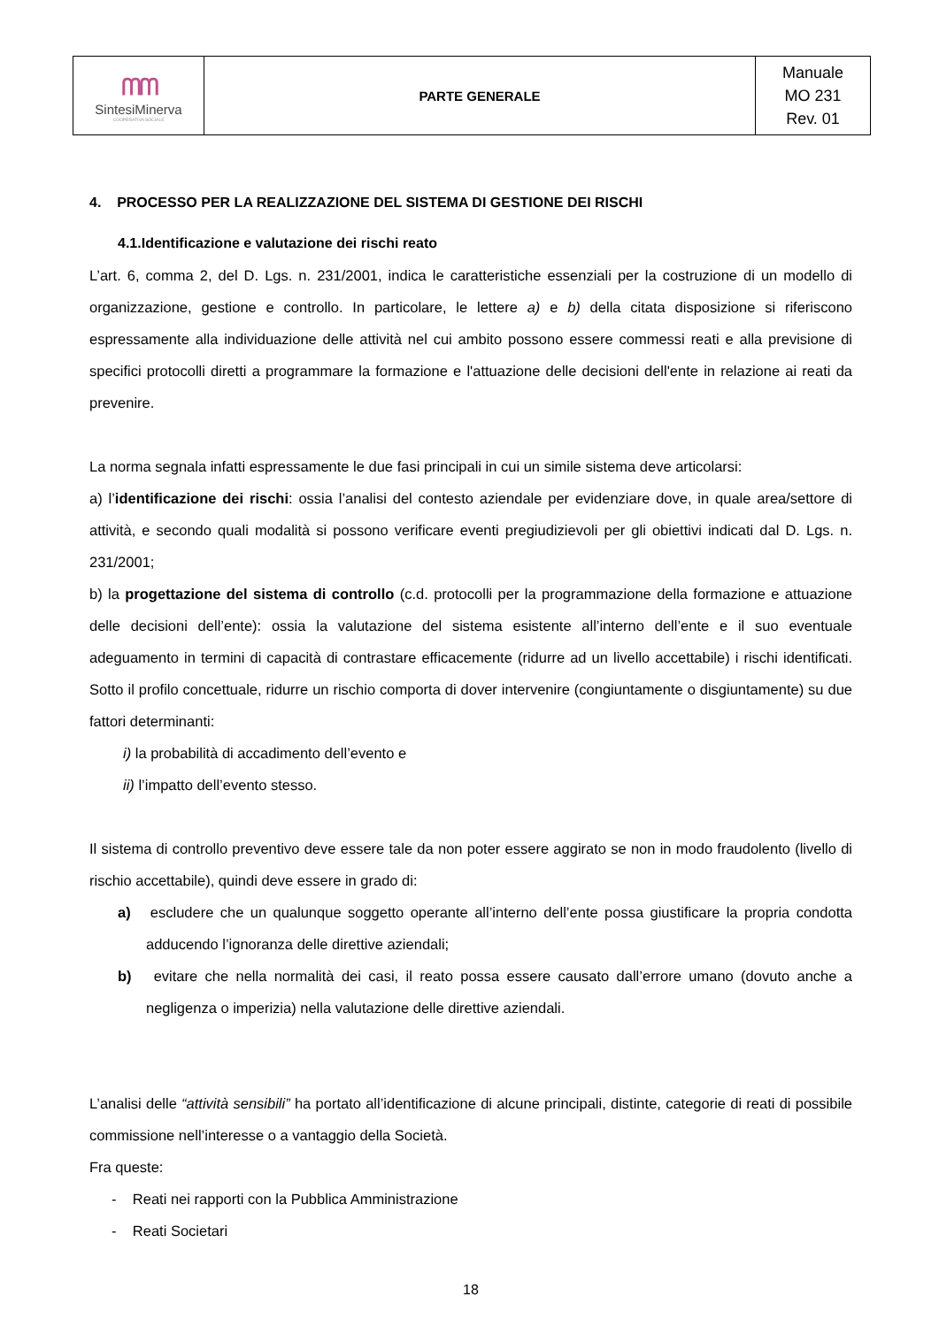| ᗰᗰ Sintesi Minerva COOPERATIVA SOCIALE | PARTE GENERALE | Manuale MO 231 Rev. 01 |
4. PROCESSO PER LA REALIZZAZIONE DEL SISTEMA DI GESTIONE DEI RISCHI
4.1.Identificazione e valutazione dei rischi reato
L’art. 6, comma 2, del D. Lgs. n. 231/2001, indica le caratteristiche essenziali per la costruzione di un modello di organizzazione, gestione e controllo. In particolare, le lettere a) e b) della citata disposizione si riferiscono espressamente alla individuazione delle attività nel cui ambito possono essere commessi reati e alla previsione di specifici protocolli diretti a programmare la formazione e l'attuazione delle decisioni dell'ente in relazione ai reati da prevenire.
La norma segnala infatti espressamente le due fasi principali in cui un simile sistema deve articolarsi:
a) l’identificazione dei rischi: ossia l’analisi del contesto aziendale per evidenziare dove, in quale area/settore di attività, e secondo quali modalità si possono verificare eventi pregiudizievoli per gli obiettivi indicati dal D. Lgs. n. 231/2001;
b) la progettazione del sistema di controllo (c.d. protocolli per la programmazione della formazione e attuazione delle decisioni dell’ente): ossia la valutazione del sistema esistente all’interno dell’ente e il suo eventuale adeguamento in termini di capacità di contrastare efficacemente (ridurre ad un livello accettabile) i rischi identificati. Sotto il profilo concettuale, ridurre un rischio comporta di dover intervenire (congiuntamente o disgiuntamente) su due fattori determinanti:
i) la probabilità di accadimento dell’evento e
ii) l’impatto dell’evento stesso.
Il sistema di controllo preventivo deve essere tale da non poter essere aggirato se non in modo fraudolento (livello di rischio accettabile), quindi deve essere in grado di:
a) escludere che un qualunque soggetto operante all’interno dell’ente possa giustificare la propria condotta adducendo l’ignoranza delle direttive aziendali;
b) evitare che nella normalità dei casi, il reato possa essere causato dall’errore umano (dovuto anche a negligenza o imperizia) nella valutazione delle direttive aziendali.
L’analisi delle “attività sensibili” ha portato all’identificazione di alcune principali, distinte, categorie di reati di possibile commissione nell’interesse o a vantaggio della Società.
Fra queste:
- Reati nei rapporti con la Pubblica Amministrazione
- Reati Societari
18